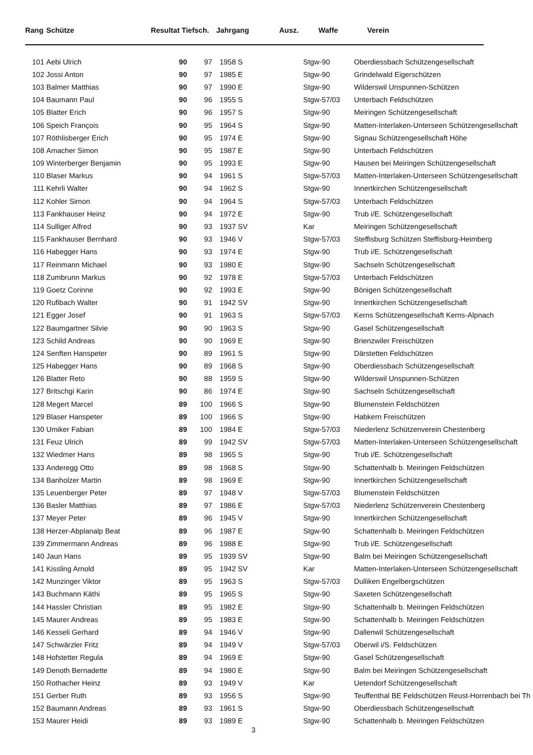| Rang | Schütze | Resultat Tiefsch. | Jahrgang | Ausz. | Waffe | Verein |
| --- | --- | --- | --- | --- | --- | --- |
| 101 | Aebi Ulrich | 90 | 97 | 1958 | S | Stgw-90 | Oberdiessbach Schützengesellschaft |
| 102 | Jossi Anton | 90 | 97 | 1985 | E | Stgw-90 | Grindelwald Eigerschützen |
| 103 | Balmer Matthias | 90 | 97 | 1990 | E | Stgw-90 | Wilderswil Unspunnen-Schützen |
| 104 | Baumann Paul | 90 | 96 | 1955 | S | Stgw-57/03 | Unterbach Feldschützen |
| 105 | Blatter Erich | 90 | 96 | 1957 | S | Stgw-90 | Meiringen Schützengesellschaft |
| 106 | Speich François | 90 | 95 | 1964 | S | Stgw-90 | Matten-Interlaken-Unterseen Schützengesellschaft |
| 107 | Röthlisberger Erich | 90 | 95 | 1974 | E | Stgw-90 | Signau Schützengesellschaft Höhe |
| 108 | Amacher Simon | 90 | 95 | 1987 | E | Stgw-90 | Unterbach Feldschützen |
| 109 | Winterberger Benjamin | 90 | 95 | 1993 | E | Stgw-90 | Hausen bei Meiringen Schützengesellschaft |
| 110 | Blaser Markus | 90 | 94 | 1961 | S | Stgw-57/03 | Matten-Interlaken-Unterseen Schützengesellschaft |
| 111 | Kehrli Walter | 90 | 94 | 1962 | S | Stgw-90 | Innertkirchen Schützengesellschaft |
| 112 | Kohler Simon | 90 | 94 | 1964 | S | Stgw-57/03 | Unterbach Feldschützen |
| 113 | Fankhauser Heinz | 90 | 94 | 1972 | E | Stgw-90 | Trub i/E. Schützengesellschaft |
| 114 | Sulliger Alfred | 90 | 93 | 1937 | SV | Kar | Meiringen Schützengesellschaft |
| 115 | Fankhauser Bernhard | 90 | 93 | 1946 | V | Stgw-57/03 | Steffisburg Schützen Steffisburg-Heimberg |
| 116 | Habegger Hans | 90 | 93 | 1974 | E | Stgw-90 | Trub i/E. Schützengesellschaft |
| 117 | Reinmann Michael | 90 | 93 | 1980 | E | Stgw-90 | Sachseln Schützengesellschaft |
| 118 | Zumbrunn Markus | 90 | 92 | 1978 | E | Stgw-57/03 | Unterbach Feldschützen |
| 119 | Goetz Corinne | 90 | 92 | 1993 | E | Stgw-90 | Bönigen Schützengesellschaft |
| 120 | Rufibach Walter | 90 | 91 | 1942 | SV | Stgw-90 | Innertkirchen Schützengesellschaft |
| 121 | Egger Josef | 90 | 91 | 1963 | S | Stgw-57/03 | Kerns Schützengesellschaft Kerns-Alpnach |
| 122 | Baumgartner Silvie | 90 | 90 | 1963 | S | Stgw-90 | Gasel Schützengesellschaft |
| 123 | Schild Andreas | 90 | 90 | 1969 | E | Stgw-90 | Brienzwiler Freischützen |
| 124 | Senften Hanspeter | 90 | 89 | 1961 | S | Stgw-90 | Därstetten Feldschützen |
| 125 | Habegger Hans | 90 | 89 | 1968 | S | Stgw-90 | Oberdiessbach Schützengesellschaft |
| 126 | Blatter Reto | 90 | 88 | 1959 | S | Stgw-90 | Wilderswil Unspunnen-Schützen |
| 127 | Britschgi Karin | 90 | 86 | 1974 | E | Stgw-90 | Sachseln Schützengesellschaft |
| 128 | Megert Marcel | 89 | 100 | 1966 | S | Stgw-90 | Blumenstein Feldschützen |
| 129 | Blaser Hanspeter | 89 | 100 | 1966 | S | Stgw-90 | Habkern Freischützen |
| 130 | Umiker Fabian | 89 | 100 | 1984 | E | Stgw-57/03 | Niederlenz Schützenverein Chestenberg |
| 131 | Feuz Ulrich | 89 | 99 | 1942 | SV | Stgw-57/03 | Matten-Interlaken-Unterseen Schützengesellschaft |
| 132 | Wiedmer Hans | 89 | 98 | 1965 | S | Stgw-90 | Trub i/E. Schützengesellschaft |
| 133 | Anderegg Otto | 89 | 98 | 1968 | S | Stgw-90 | Schattenhalb b. Meiringen Feldschützen |
| 134 | Banholzer Martin | 89 | 98 | 1969 | E | Stgw-90 | Innertkirchen Schützengesellschaft |
| 135 | Leuenberger Peter | 89 | 97 | 1948 | V | Stgw-57/03 | Blumenstein Feldschützen |
| 136 | Basler Matthias | 89 | 97 | 1986 | E | Stgw-57/03 | Niederlenz Schützenverein Chestenberg |
| 137 | Meyer Peter | 89 | 96 | 1945 | V | Stgw-90 | Innertkirchen Schützengesellschaft |
| 138 | Herzer-Abplanalp Beat | 89 | 96 | 1987 | E | Stgw-90 | Schattenhalb b. Meiringen Feldschützen |
| 139 | Zimmermann Andreas | 89 | 96 | 1988 | E | Stgw-90 | Trub i/E. Schützengesellschaft |
| 140 | Jaun Hans | 89 | 95 | 1939 | SV | Stgw-90 | Balm bei Meiringen Schützengesellschaft |
| 141 | Kissling Arnold | 89 | 95 | 1942 | SV | Kar | Matten-Interlaken-Unterseen Schützengesellschaft |
| 142 | Munzinger Viktor | 89 | 95 | 1963 | S | Stgw-57/03 | Dulliken Engelbergschützen |
| 143 | Buchmann Käthi | 89 | 95 | 1965 | S | Stgw-90 | Saxeten Schützengesellschaft |
| 144 | Hassler Christian | 89 | 95 | 1982 | E | Stgw-90 | Schattenhalb b. Meiringen Feldschützen |
| 145 | Maurer Andreas | 89 | 95 | 1983 | E | Stgw-90 | Schattenhalb b. Meiringen Feldschützen |
| 146 | Kesseli Gerhard | 89 | 94 | 1946 | V | Stgw-90 | Dallenwil Schützengesellschaft |
| 147 | Schwärzler Fritz | 89 | 94 | 1949 | V | Stgw-57/03 | Oberwil i/S. Feldschützen |
| 148 | Hofstetter Regula | 89 | 94 | 1969 | E | Stgw-90 | Gasel Schützengesellschaft |
| 149 | Denoth Bernadette | 89 | 94 | 1980 | E | Stgw-90 | Balm bei Meiringen Schützengesellschaft |
| 150 | Rothacher Heinz | 89 | 93 | 1949 | V | Kar | Uetendorf Schützengesellschaft |
| 151 | Gerber Ruth | 89 | 93 | 1956 | S | Stgw-90 | Teuffenthal BE Feldschützen Reust-Horrenbach bei Th |
| 152 | Baumann Andreas | 89 | 93 | 1961 | S | Stgw-90 | Oberdiessbach Schützengesellschaft |
| 153 | Maurer Heidi | 89 | 93 | 1989 | E | Stgw-90 | Schattenhalb b. Meiringen Feldschützen |
3